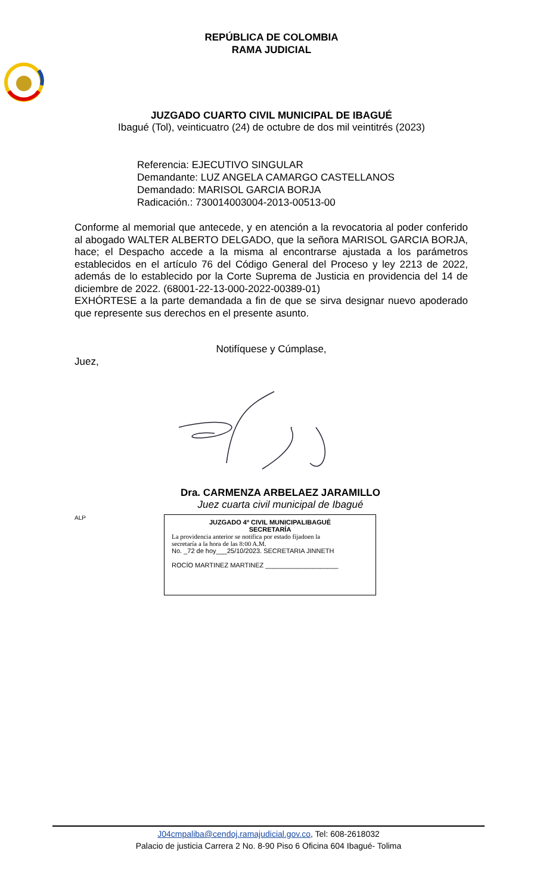REPÚBLICA DE COLOMBIA
RAMA JUDICIAL
JUZGADO CUARTO CIVIL MUNICIPAL DE IBAGUÉ
Ibagué (Tol), veinticuatro (24) de octubre de dos mil veintitrés (2023)
Referencia: EJECUTIVO SINGULAR
Demandante: LUZ ANGELA CAMARGO CASTELLANOS
Demandado: MARISOL GARCIA BORJA
Radicación.: 730014003004-2013-00513-00
Conforme al memorial que antecede, y en atención a la revocatoria al poder conferido al abogado WALTER ALBERTO DELGADO, que la señora MARISOL GARCIA BORJA, hace; el Despacho accede a la misma al encontrarse ajustada a los parámetros establecidos en el artículo 76 del Código General del Proceso y ley 2213 de 2022, además de lo establecido por la Corte Suprema de Justicia en providencia del 14 de diciembre de 2022. (68001-22-13-000-2022-00389-01)
EXHÓRTESE a la parte demandada a fin de que se sirva designar nuevo apoderado que represente sus derechos en el presente asunto.
Notifíquese y Cúmplase,
Juez,
Dra. CARMENZA ARBELAEZ JARAMILLO
Juez cuarta civil municipal de Ibagué
ALP
JUZGADO 4º CIVIL MUNICIPALIBAGUÉ
SECRETARÍA
La providencia anterior se notifica por estado fijadoen la
secretaría a la hora de las 8:00 A.M.
No. _72 de hoy___25/10/2023. SECRETARIA JINNETH
ROCÍO MARTINEZ MARTINEZ ____________________
J04cmpaliba@cendoj.ramajudicial.gov.co, Tel: 608-2618032
Palacio de justicia Carrera 2 No. 8-90 Piso 6 Oficina 604 Ibagué- Tolima